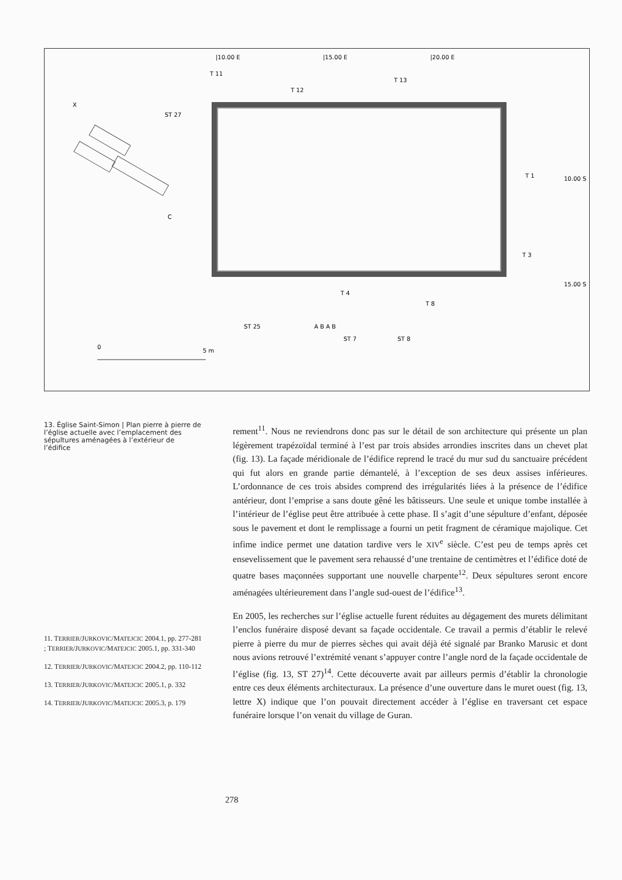|10.00 E
|15.00 E
|20.00 E
T 11
T 13
T 12
X
ST 27
T 1
10.00 S
C
T 3
15.00 S
T 4
T 8
ST 25
A B A B
ST 7
ST 8
0
5 m
13. Église Saint-Simon | Plan pierre à pierre de l’église actuelle avec l’emplacement des sépultures aménagées à l’extérieur de l’édifice
11. TERRIER/JURKOVIC/MATEJCIC 2004.1, pp. 277-281 ; TERRIER/JURKOVIC/MATEJCIC 2005.1, pp. 331-340
12. TERRIER/JURKOVIC/MATEJCIC 2004.2, pp. 110-112
13. TERRIER/JURKOVIC/MATEJCIC 2005.1, p. 332
14. TERRIER/JURKOVIC/MATEJCIC 2005.3, p. 179
rement<sup>11</sup>. Nous ne reviendrons donc pas sur le détail de son architecture qui présente un plan légèrement trapézoïdal terminé à l’est par trois absides arrondies inscrites dans un chevet plat (fig. 13). La façade méridionale de l’édifice reprend le tracé du mur sud du sanctuaire précédent qui fut alors en grande partie démantelé, à l’exception de ses deux assises inférieures. L’ordonnance de ces trois absides comprend des irrégularités liées à la présence de l’édifice antérieur, dont l’emprise a sans doute gêné les bâtisseurs. Une seule et unique tombe installée à l’intérieur de l’église peut être attribuée à cette phase. Il s’agit d’une sépulture d’enfant, déposée sous le pavement et dont le remplissage a fourni un petit fragment de céramique majolique. Cet infime indice permet une datation tardive vers le XIV<sup>e</sup> siècle. C’est peu de temps après cet ensevelissement que le pavement sera rehaussé d’une trentaine de centimètres et l’édifice doté de quatre bases maçonnées supportant une nouvelle charpente<sup>12</sup>. Deux sépultures seront encore aménagées ultérieurement dans l’angle sud-ouest de l’édifice<sup>13</sup>.
En 2005, les recherches sur l’église actuelle furent réduites au dégagement des murets délimitant l’enclos funéraire disposé devant sa façade occidentale. Ce travail a permis d’établir le relevé pierre à pierre du mur de pierres sèches qui avait déjà été signalé par Branko Marusic et dont nous avions retrouvé l’extrémité venant s’appuyer contre l’angle nord de la façade occidentale de l’église (fig. 13, ST 27)<sup>14</sup>. Cette découverte avait par ailleurs permis d’établir la chronologie entre ces deux éléments architecturaux. La présence d’une ouverture dans le muret ouest (fig. 13, lettre X) indique que l’on pouvait directement accéder à l’église en traversant cet espace funéraire lorsque l’on venait du village de Guran.
278